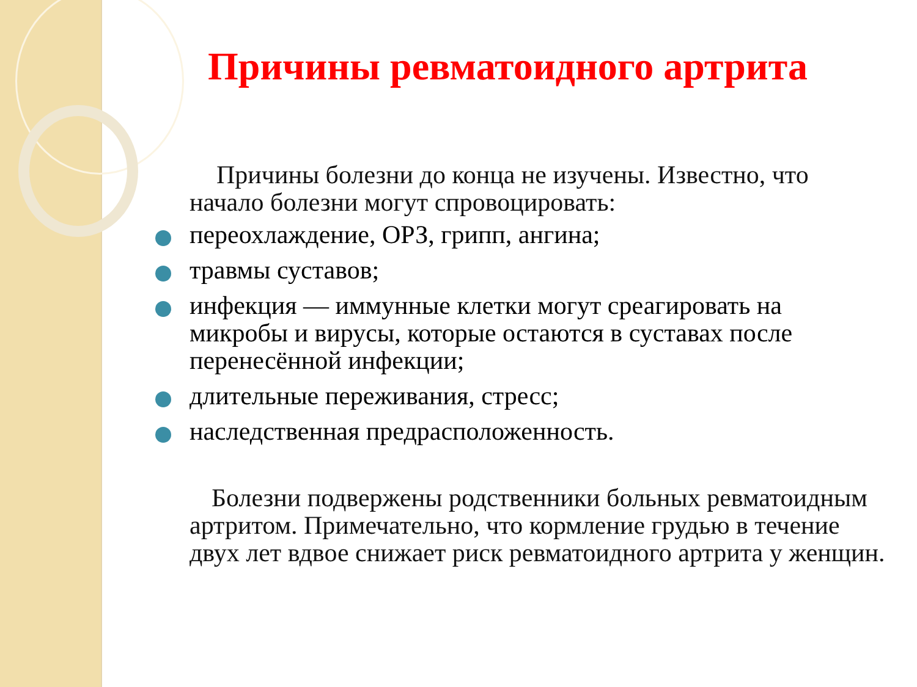Причины ревматоидного артрита
Причины болезни до конца не изучены. Известно, что начало болезни могут спровоцировать:
переохлаждение, ОРЗ, грипп, ангина;
травмы суставов;
инфекция — иммунные клетки могут среагировать на микробы и вирусы, которые остаются в суставах после перенесённой инфекции;
длительные переживания, стресс;
наследственная предрасположенность.
Болезни подвержены родственники больных ревматоидным артритом. Примечательно, что кормление грудью в течение двух лет вдвое снижает риск ревматоидного артрита у женщин.